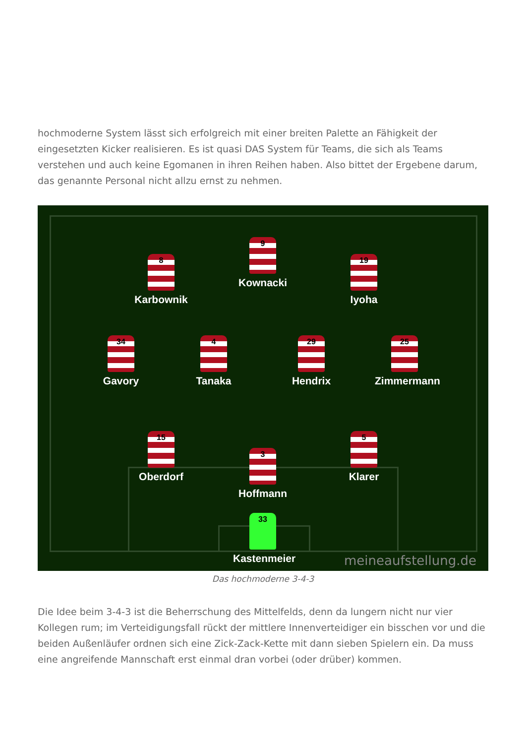hochmoderne System lässt sich erfolgreich mit einer breiten Palette an Fähigkeit der eingesetzten Kicker realisieren. Es ist quasi DAS System für Teams, die sich als Teams verstehen und auch keine Egomanen in ihren Reihen haben. Also bittet der Ergebene darum, das genannte Personal nicht allzu ernst zu nehmen.
9
Kownacki
8
Karbownik
19
Iyoha
34
Gavory
4
Tanaka
29
Hendrix
25
Zimmermann
15
Oberdorf
3
Hoffmann
5
Klarer
33
Kastenmeier
meineaufstellung.de
Das hochmoderne 3-4-3
Die Idee beim 3-4-3 ist die Beherrschung des Mittelfelds, denn da lungern nicht nur vier Kollegen rum; im Verteidigungsfall rückt der mittlere Innenverteidiger ein bisschen vor und die beiden Außenläufer ordnen sich eine Zick-Zack-Kette mit dann sieben Spielern ein. Da muss eine angreifende Mannschaft erst einmal dran vorbei (oder drüber) kommen.